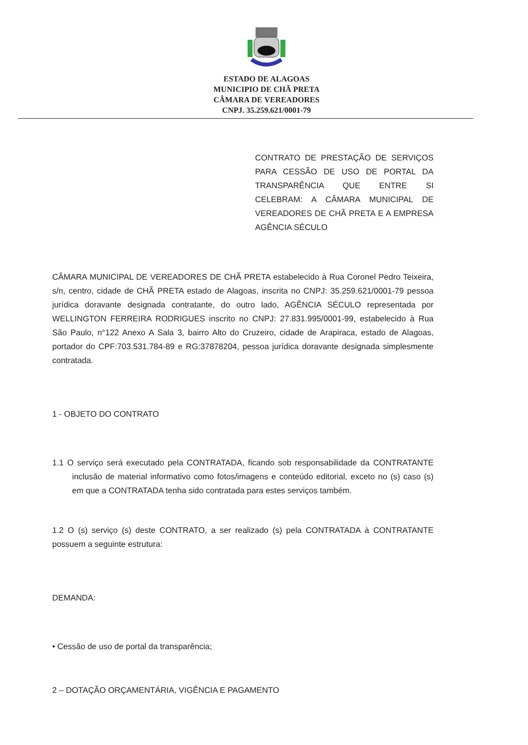ESTADO DE ALAGOAS
MUNICIPIO DE CHÃ PRETA
CÂMARA DE VEREADORES
CNPJ. 35.259.621/0001-79
CONTRATO DE PRESTAÇÃO DE SERVIÇOS PARA CESSÃO DE USO DE PORTAL DA TRANSPARÊNCIA QUE ENTRE SI CELEBRAM: A CÂMARA MUNICIPAL DE VEREADORES DE CHÃ PRETA E A EMPRESA AGÊNCIA SÉCULO
CÂMARA MUNICIPAL DE VEREADORES DE CHÃ PRETA estabelecido à Rua Coronel Pedro Teixeira, s/n, centro, cidade de CHÃ PRETA estado de Alagoas, inscrita no CNPJ: 35.259.621/0001-79 pessoa jurídica doravante designada contratante, do outro lado, AGÊNCIA SÉCULO representada por WELLINGTON FERREIRA RODRIGUES inscrito no CNPJ: 27.831.995/0001-99, estabelecido à Rua São Paulo, n°122 Anexo A Sala 3, bairro Alto do Cruzeiro, cidade de Arapiraca, estado de Alagoas, portador do CPF:703.531.784-89 e RG:37878204, pessoa jurídica doravante designada simplesmente contratada.
1 - OBJETO DO CONTRATO
1.1 O serviço será executado pela CONTRATADA, ficando sob responsabilidade da CONTRATANTE inclusão de material informativo como fotos/imagens e conteúdo editorial, exceto no (s) caso (s) em que a CONTRATADA tenha sido contratada para estes serviços também.
1.2 O (s) serviço (s) deste CONTRATO, a ser realizado (s) pela CONTRATADA à CONTRATANTE possuem a seguinte estrutura:
DEMANDA:
• Cessão de uso de portal da transparência;
2 – DOTAÇÃO ORÇAMENTÁRIA, VIGÊNCIA E PAGAMENTO